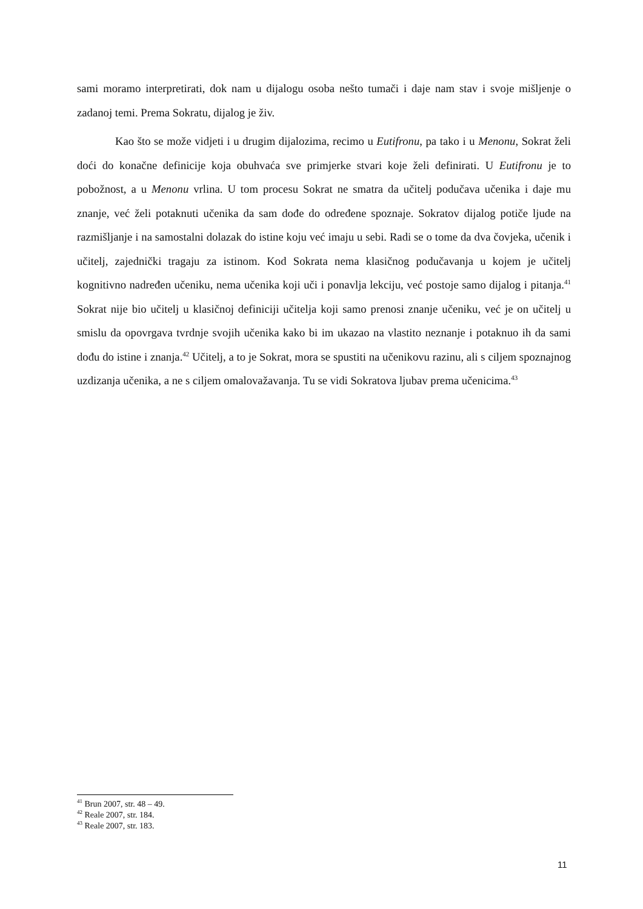sami moramo interpretirati, dok nam u dijalogu osoba nešto tumači i daje nam stav i svoje mišljenje o zadanoj temi. Prema Sokratu, dijalog je živ.
Kao što se može vidjeti i u drugim dijalozima, recimo u Eutifronu, pa tako i u Menonu, Sokrat želi doći do konačne definicije koja obuhvaća sve primjerke stvari koje želi definirati. U Eutifronu je to pobožnost, a u Menonu vrlina. U tom procesu Sokrat ne smatra da učitelj podučava učenika i daje mu znanje, već želi potaknuti učenika da sam dođe do određene spoznaje. Sokratov dijalog potiče ljude na razmišljanje i na samostalni dolazak do istine koju već imaju u sebi. Radi se o tome da dva čovjeka, učenik i učitelj, zajednički tragaju za istinom. Kod Sokrata nema klasičnog podučavanja u kojem je učitelj kognitivno nadređen učeniku, nema učenika koji uči i ponavlja lekciju, već postoje samo dijalog i pitanja.<sup>41</sup> Sokrat nije bio učitelj u klasičnoj definiciji učitelja koji samo prenosi znanje učeniku, već je on učitelj u smislu da opovrgava tvrdnje svojih učenika kako bi im ukazao na vlastito neznanje i potaknuo ih da sami dođu do istine i znanja.<sup>42</sup> Učitelj, a to je Sokrat, mora se spustiti na učenikovu razinu, ali s ciljem spoznajnog uzdizanja učenika, a ne s ciljem omalovažavanja. Tu se vidi Sokratova ljubav prema učenicima.<sup>43</sup>
<sup>41</sup> Brun 2007, str. 48 – 49.
<sup>42</sup> Reale 2007, str. 184.
<sup>43</sup> Reale 2007, str. 183.
11